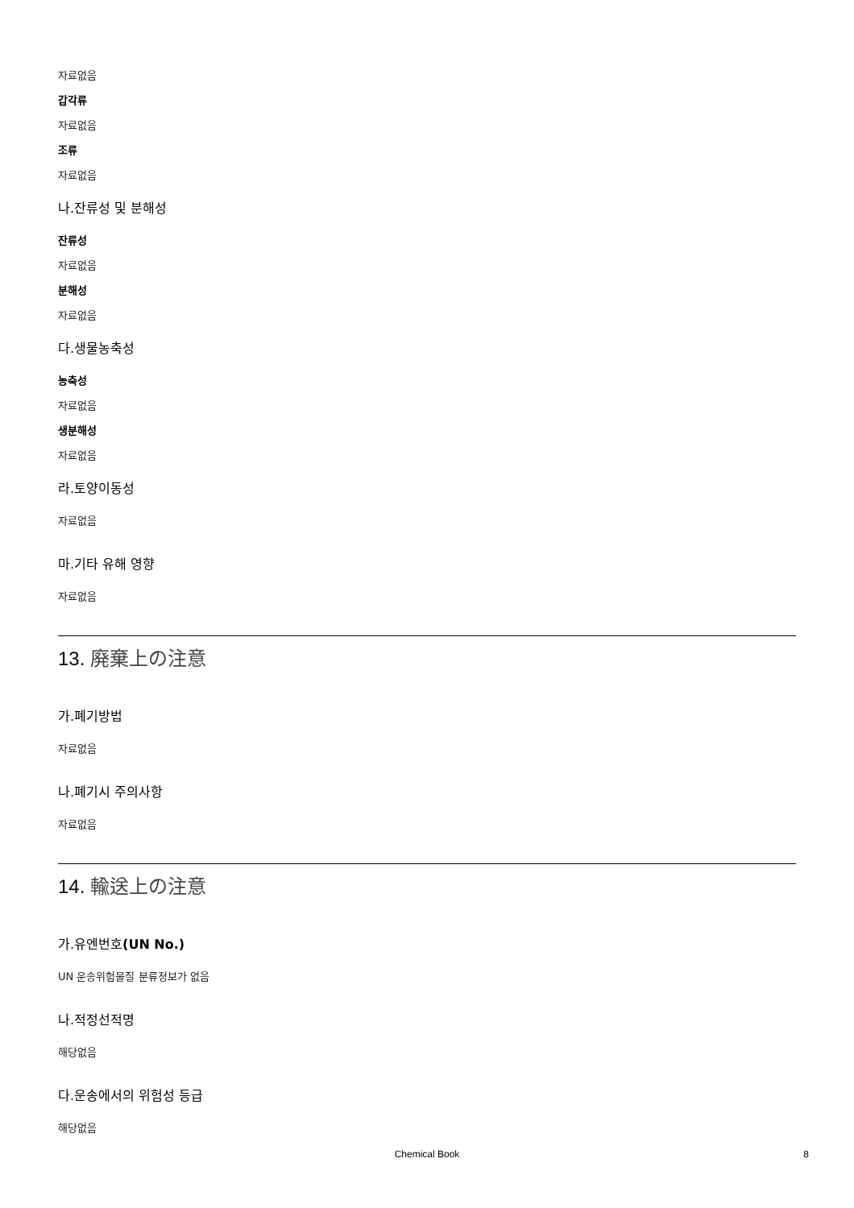자료없음
갑각류
자료없음
조류
자료없음
나.잔류성 및 분해성
잔류성
자료없음
분해성
자료없음
다.생물농축성
농축성
자료없음
생분해성
자료없음
라.토양이동성
자료없음
마.기타 유해 영향
자료없음
13. 廃棄上の注意
가.폐기방법
자료없음
나.폐기시 주의사항
자료없음
14. 輸送上の注意
가.유엔번호(UN No.)
UN 운송위험물질 분류정보가 없음
나.적정선적명
해당없음
다.운송에서의 위험성 등급
해당없음
Chemical Book 8